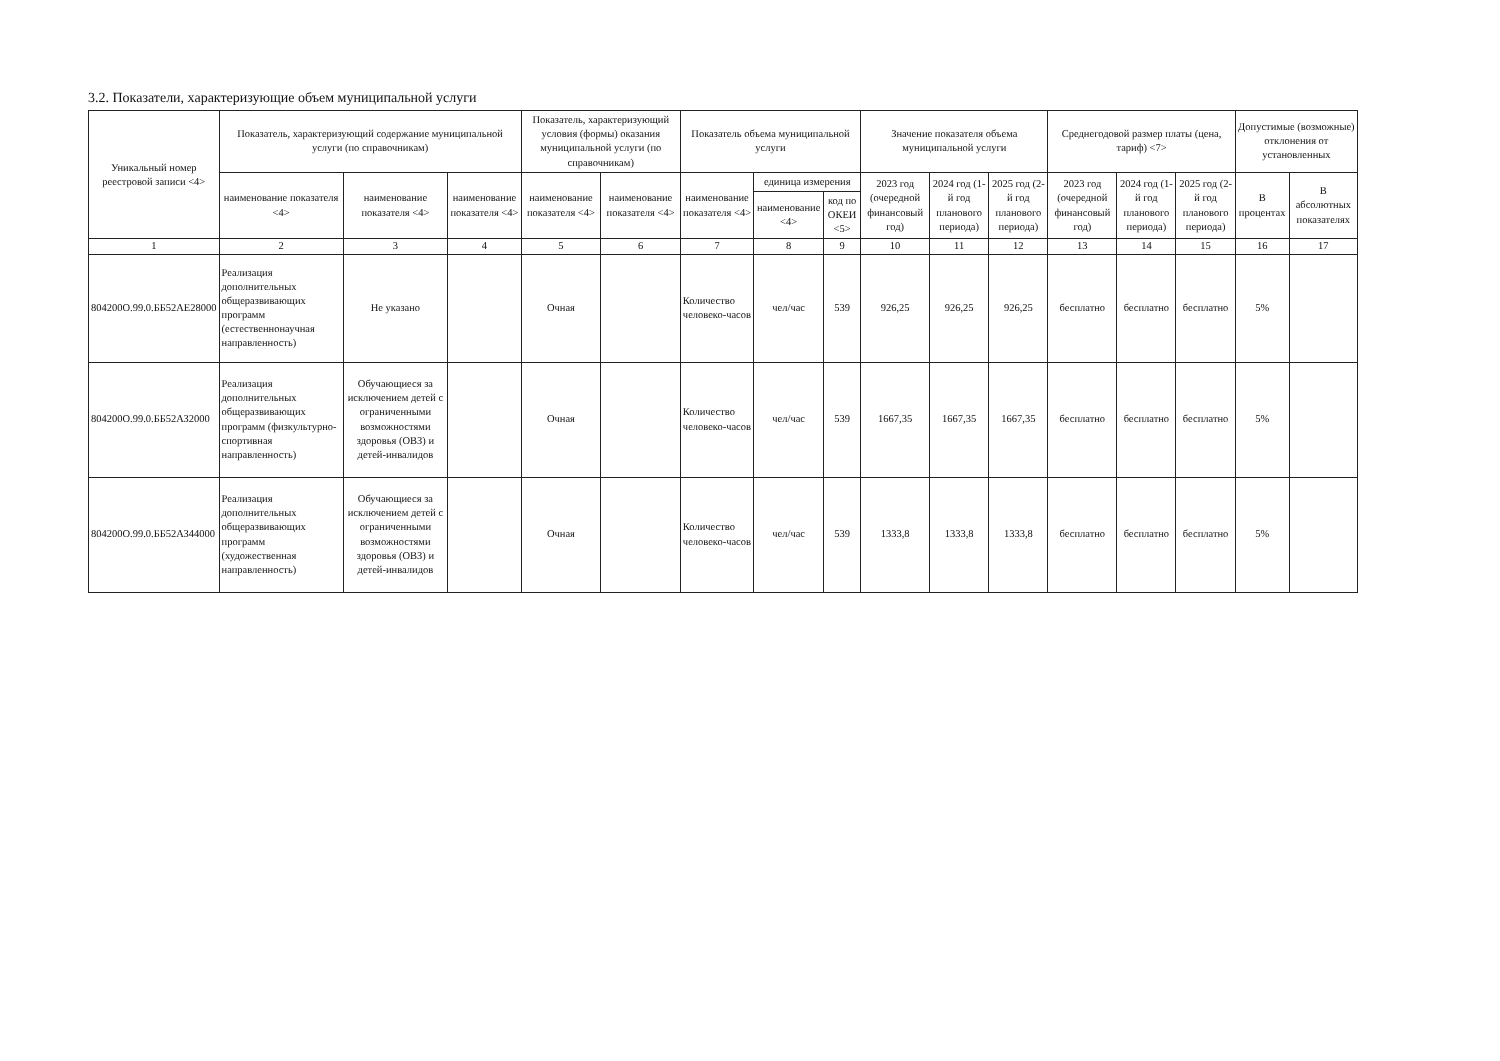3.2. Показатели, характеризующие объем муниципальной услуги
| Уникальный номер реестровой записи <4> | Показатель, характеризующий содержание муниципальной услуги (по справочникам) | | | Показатель, характеризующий условия (формы) оказания муниципальной услуги (по справочникам) | | Показатель объема муниципальной услуги | | | Значение показателя объема муниципальной услуги | | | Среднегодовой размер платы (цена, тариф) <7> | | | Допустимые (возможные) отклонения от установленных | |
| --- | --- | --- | --- | --- | --- | --- | --- | --- | --- | --- | --- | --- | --- | --- | --- | --- |
| | наименование показателя <4> | наименование показателя <4> | наименование показателя <4> | наименование показателя <4> | наименование показателя <4> | наименование показателя <4> | единица измерения | | 2023 год (очередной финансовый год) | 2024 год (1-й год планового периода) | 2025 год (2-й год планового периода) | 2023 год (очередной финансовый год) | 2024 год (1-й год планового периода) | 2025 год (2-й год планового периода) | В процентах | В абсолютных показателях |
| | | | | | | | наименование <4> | код по ОКЕИ <5> | | | | | | | | |
| 1 | 2 | 3 | 4 | 5 | 6 | 7 | 8 | 9 | 10 | 11 | 12 | 13 | 14 | 15 | 16 | 17 |
| 804200О.99.0.ББ52АЕ28000 | Реализация дополнительных общеразвивающих программ (естественнонаучная направленность) | Не указано | | Очная | | Количество человеко-часов | чел/час | 539 | 926,25 | 926,25 | 926,25 | бесплатно | бесплатно | бесплатно | 5% | |
| 804200О.99.0.ББ52АЗ2000 | Реализация дополнительных общеразвивающих программ (физкультурно-спортивная направленность) | Обучающиеся за исключением детей с ограниченными возможностями здоровья (ОВЗ) и детей-инвалидов | | Очная | | Количество человеко-часов | чел/час | 539 | 1667,35 | 1667,35 | 1667,35 | бесплатно | бесплатно | бесплатно | 5% | |
| 804200О.99.0.ББ52АЗ44000 | Реализация дополнительных общеразвивающих программ (художественная направленность) | Обучающиеся за исключением детей с ограниченными возможностями здоровья (ОВЗ) и детей-инвалидов | | Очная | | Количество человеко-часов | чел/час | 539 | 1333,8 | 1333,8 | 1333,8 | бесплатно | бесплатно | бесплатно | 5% | |